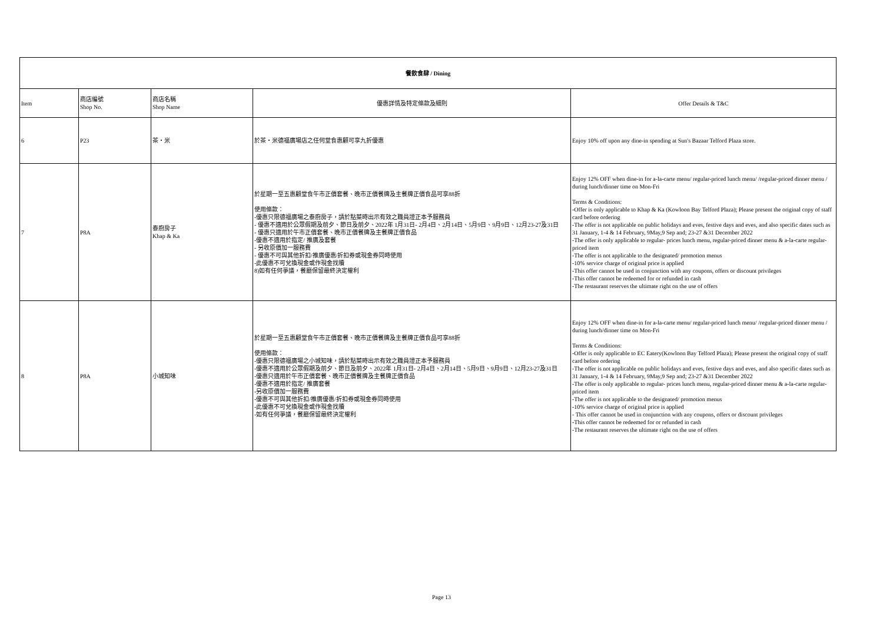| 餐飲食肆 / Dining | | | | |
| --- | --- | --- | --- | --- |
| Item | 商店編號 Shop No. | 商店名稱 Shop Name | 優惠詳情及特定條款及細則 | Offer Details & T&C |
| 6 | P23 | 茶・米 | 於茶・米德福廣場店之任何堂食惠顧可享九折優惠 | Enjoy 10% off upon any dine-in spending at Sun's Bazaar Telford Plaza store. |
| 7 | P8A | 泰廚房子 Khap & Ka | 於星期一至五惠顧堂食午市正價套餐、晚市正價餐牌及主餐牌正價食品可享88折 使用條款： -優惠只限德福廣場之泰廚房子，請於點菜時出示有效之職員證正本予服務員 - 優惠不適用於公眾假期及前夕、節日及前夕、2022年 1月31日- 2月4日、2月14日、5月9日、9月9日、12月23-27及31日 - 優惠只適用於午市正價套餐、晚市正價餐牌及主餐牌正價食品 -優惠不適用於指定/ 推廣及套餐 - 另收原價加一服務費 - 優惠不可與其他折扣/推廣優惠/折扣券或現金券同時使用 -此優惠不可兌換現金或作現金找贖 8)如有任何爭議，餐廳保留最終決定權利 | Enjoy 12% OFF when dine-in for a-la-carte menu/ regular-priced lunch menu/ /regular-priced dinner menu / during lunch/dinner time on Mon-Fri Terms & Conditions: -Offer is only applicable to Khap & Ka (Kowloon Bay Telford Plaza); Please present the original copy of staff card before ordering -The offer is not applicable on public holidays and eves, festive days and eves, and also specific dates such as 31 January, 1-4 & 14 February, 9May,9 Sep and; 23-27 &31 December 2022 -The offer is only applicable to regular- prices lunch menu, regular-priced dinner menu & a-la-carte regular-priced item -The offer is not applicable to the designated/ promotion menus -10% service charge of original price is applied -This offer cannot be used in conjunction with any coupons, offers or discount privileges -This offer cannot be redeemed for or refunded in cash -The restaurant reserves the ultimate right on the use of offers |
| 8 | P8A | 小城知味 | 於星期一至五惠顧堂食午市正價套餐、晚市正價餐牌及主餐牌正價食品可享88折 使用條款： -優惠只限德福廣場之小城知味，請於點菜時出示有效之職員證正本予服務員 -優惠不適用於公眾假期及前夕、節日及前夕、2022年 1月31日- 2月4日、2月14日、5月9日、9月9日、12月23-27及31日 -優惠只適用於午市正價套餐、晚市正價餐牌及主餐牌正價食品 -優惠不適用於指定/ 推廣套餐 -另收原價加一服務費 -優惠不可與其他折扣/推廣優惠/折扣券或現金券同時使用 -此優惠不可兌換現金或作現金找贖 -如有任何爭議，餐廳保留最終決定權利 | Enjoy 12% OFF when dine-in for a-la-carte menu/ regular-priced lunch menu/ /regular-priced dinner menu / during lunch/dinner time on Mon-Fri Terms & Conditions: -Offer is only applicable to EC Eatery(Kowloon Bay Telford Plaza); Please present the original copy of staff card before ordering -The offer is not applicable on public holidays and eves, festive days and eves, and also specific dates such as 31 January, 1-4 & 14 February, 9May,9 Sep and; 23-27 &31 December 2022 -The offer is only applicable to regular- prices lunch menu, regular-priced dinner menu & a-la-carte regular-priced item -The offer is not applicable to the designated/ promotion menus -10% service charge of original price is applied - This offer cannot be used in conjunction with any coupons, offers or discount privileges -This offer cannot be redeemed for or refunded in cash -The restaurant reserves the ultimate right on the use of offers |
Page 13